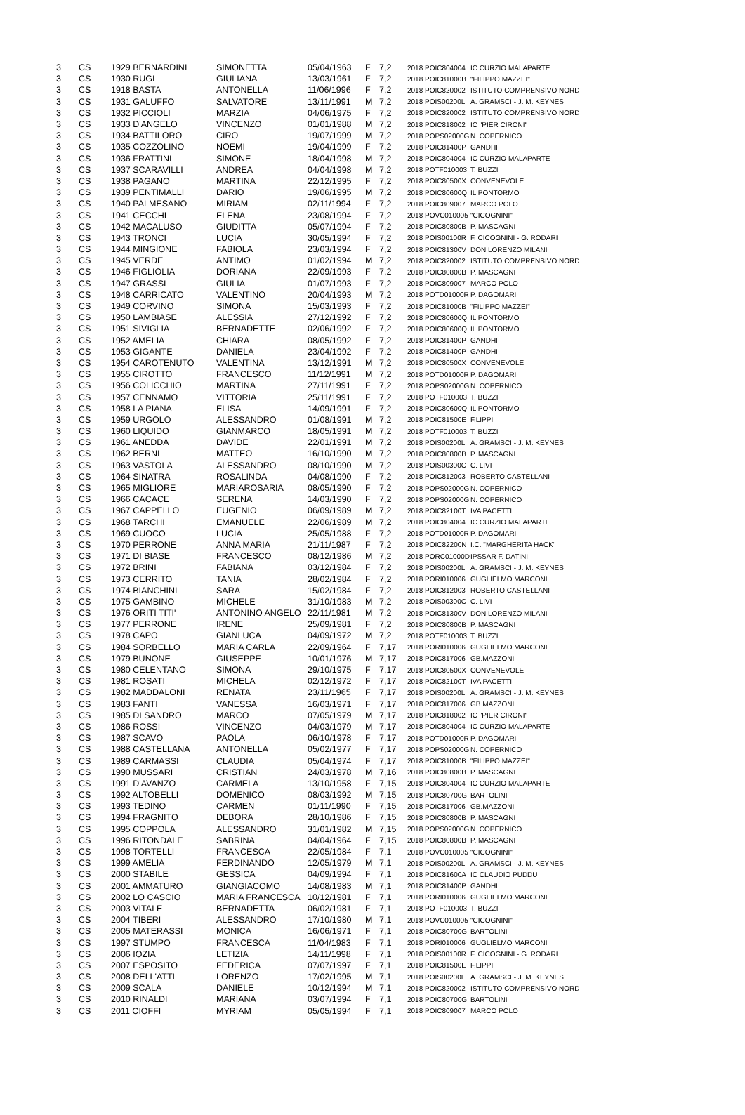| 3 | CS | 1929 BERNARDINI | SIMONETTA | 05/04/1963 | F | 7,2 | 2018 POIC804004 | IC CURZIO MALAPARTE |
| 3 | CS | 1930 RUGI | GIULIANA | 13/03/1961 | F | 7,2 | 2018 POIC81000B | "FILIPPO MAZZEI" |
| 3 | CS | 1918 BASTA | ANTONELLA | 11/06/1996 | F | 7,2 | 2018 POIC820002 | ISTITUTO COMPRENSIVO NORD |
| 3 | CS | 1931 GALUFFO | SALVATORE | 13/11/1991 | M | 7,2 | 2018 POIS00200L | A. GRAMSCI - J. M. KEYNES |
| 3 | CS | 1932 PICCIOLI | MARZIA | 04/06/1975 | F | 7,2 | 2018 POIC820002 | ISTITUTO COMPRENSIVO NORD |
| 3 | CS | 1933 D'ANGELO | VINCENZO | 01/01/1988 | M | 7,2 | 2018 POIC818002 | IC "PIER CIRONI" |
| 3 | CS | 1934 BATTILORO | CIRO | 19/07/1999 | M | 7,2 | 2018 POPS02000G | N. COPERNICO |
| 3 | CS | 1935 COZZOLINO | NOEMI | 19/04/1999 | F | 7,2 | 2018 POIC81400P | GANDHI |
| 3 | CS | 1936 FRATTINI | SIMONE | 18/04/1998 | M | 7,2 | 2018 POIC804004 | IC CURZIO MALAPARTE |
| 3 | CS | 1937 SCARAVILLI | ANDREA | 04/04/1998 | M | 7,2 | 2018 POTF010003 | T. BUZZI |
| 3 | CS | 1938 PAGANO | MARTINA | 22/12/1995 | F | 7,2 | 2018 POIC80500X | CONVENEVOLE |
| 3 | CS | 1939 PENTIMALLI | DARIO | 19/06/1995 | M | 7,2 | 2018 POIC80600Q | IL PONTORMO |
| 3 | CS | 1940 PALMESANO | MIRIAM | 02/11/1994 | F | 7,2 | 2018 POIC809007 | MARCO POLO |
| 3 | CS | 1941 CECCHI | ELENA | 23/08/1994 | F | 7,2 | 2018 POVC010005 | "CICOGNINI" |
| 3 | CS | 1942 MACALUSO | GIUDITTA | 05/07/1994 | F | 7,2 | 2018 POIC80800B | P. MASCAGNI |
| 3 | CS | 1943 TRONCI | LUCIA | 30/05/1994 | F | 7,2 | 2018 POIS00100R | F. CICOGNINI - G. RODARI |
| 3 | CS | 1944 MINGIONE | FABIOLA | 23/03/1994 | F | 7,2 | 2018 POIC81300V | DON LORENZO MILANI |
| 3 | CS | 1945 VERDE | ANTIMO | 01/02/1994 | M | 7,2 | 2018 POIC820002 | ISTITUTO COMPRENSIVO NORD |
| 3 | CS | 1946 FIGLIOLIA | DORIANA | 22/09/1993 | F | 7,2 | 2018 POIC80800B | P. MASCAGNI |
| 3 | CS | 1947 GRASSI | GIULIA | 01/07/1993 | F | 7,2 | 2018 POIC809007 | MARCO POLO |
| 3 | CS | 1948 CARRICATO | VALENTINO | 20/04/1993 | M | 7,2 | 2018 POTD01000R | P. DAGOMARI |
| 3 | CS | 1949 CORVINO | SIMONA | 15/03/1993 | F | 7,2 | 2018 POIC81000B | "FILIPPO MAZZEI" |
| 3 | CS | 1950 LAMBIASE | ALESSIA | 27/12/1992 | F | 7,2 | 2018 POIC80600Q | IL PONTORMO |
| 3 | CS | 1951 SIVIGLIA | BERNADETTE | 02/06/1992 | F | 7,2 | 2018 POIC80600Q | IL PONTORMO |
| 3 | CS | 1952 AMELIA | CHIARA | 08/05/1992 | F | 7,2 | 2018 POIC81400P | GANDHI |
| 3 | CS | 1953 GIGANTE | DANIELA | 23/04/1992 | F | 7,2 | 2018 POIC81400P | GANDHI |
| 3 | CS | 1954 CAROTENUTO | VALENTINA | 13/12/1991 | M | 7,2 | 2018 POIC80500X | CONVENEVOLE |
| 3 | CS | 1955 CIROTTO | FRANCESCO | 11/12/1991 | M | 7,2 | 2018 POTD01000R | P. DAGOMARI |
| 3 | CS | 1956 COLICCHIO | MARTINA | 27/11/1991 | F | 7,2 | 2018 POPS02000G | N. COPERNICO |
| 3 | CS | 1957 CENNAMO | VITTORIA | 25/11/1991 | F | 7,2 | 2018 POTF010003 | T. BUZZI |
| 3 | CS | 1958 LA PIANA | ELISA | 14/09/1991 | F | 7,2 | 2018 POIC80600Q | IL PONTORMO |
| 3 | CS | 1959 URGOLO | ALESSANDRO | 01/08/1991 | M | 7,2 | 2018 POIC81500E | F.LIPPI |
| 3 | CS | 1960 LIQUIDO | GIANMARCO | 18/05/1991 | M | 7,2 | 2018 POTF010003 | T. BUZZI |
| 3 | CS | 1961 ANEDDA | DAVIDE | 22/01/1991 | M | 7,2 | 2018 POIS00200L | A. GRAMSCI - J. M. KEYNES |
| 3 | CS | 1962 BERNI | MATTEO | 16/10/1990 | M | 7,2 | 2018 POIC80800B | P. MASCAGNI |
| 3 | CS | 1963 VASTOLA | ALESSANDRO | 08/10/1990 | M | 7,2 | 2018 POIS00300C | C. LIVI |
| 3 | CS | 1964 SINATRA | ROSALINDA | 04/08/1990 | F | 7,2 | 2018 POIC812003 | ROBERTO CASTELLANI |
| 3 | CS | 1965 MIGLIORE | MARIAROSARIA | 08/05/1990 | F | 7,2 | 2018 POPS02000G | N. COPERNICO |
| 3 | CS | 1966 CACACE | SERENA | 14/03/1990 | F | 7,2 | 2018 POPS02000G | N. COPERNICO |
| 3 | CS | 1967 CAPPELLO | EUGENIO | 06/09/1989 | M | 7,2 | 2018 POIC82100T | IVA PACETTI |
| 3 | CS | 1968 TARCHI | EMANUELE | 22/06/1989 | M | 7,2 | 2018 POIC804004 | IC CURZIO MALAPARTE |
| 3 | CS | 1969 CUOCO | LUCIA | 25/05/1988 | F | 7,2 | 2018 POTD01000R | P. DAGOMARI |
| 3 | CS | 1970 PERRONE | ANNA MARIA | 21/11/1987 | F | 7,2 | 2018 POIC82200N | I.C. "MARGHERITA HACK" |
| 3 | CS | 1971 DI BIASE | FRANCESCO | 08/12/1986 | M | 7,2 | 2018 PORC01000D | IPSSAR F. DATINI |
| 3 | CS | 1972 BRINI | FABIANA | 03/12/1984 | F | 7,2 | 2018 POIS00200L | A. GRAMSCI - J. M. KEYNES |
| 3 | CS | 1973 CERRITO | TANIA | 28/02/1984 | F | 7,2 | 2018 PORI010006 | GUGLIELMO MARCONI |
| 3 | CS | 1974 BIANCHINI | SARA | 15/02/1984 | F | 7,2 | 2018 POIC812003 | ROBERTO CASTELLANI |
| 3 | CS | 1975 GAMBINO | MICHELE | 31/10/1983 | M | 7,2 | 2018 POIS00300C | C. LIVI |
| 3 | CS | 1976 ORITI TITI' | ANTONINO ANGELO | 22/11/1981 | M | 7,2 | 2018 POIC81300V | DON LORENZO MILANI |
| 3 | CS | 1977 PERRONE | IRENE | 25/09/1981 | F | 7,2 | 2018 POIC80800B | P. MASCAGNI |
| 3 | CS | 1978 CAPO | GIANLUCA | 04/09/1972 | M | 7,2 | 2018 POTF010003 | T. BUZZI |
| 3 | CS | 1984 SORBELLO | MARIA CARLA | 22/09/1964 | F | 7,17 | 2018 PORI010006 | GUGLIELMO MARCONI |
| 3 | CS | 1979 BUNONE | GIUSEPPE | 10/01/1976 | M | 7,17 | 2018 POIC817006 | GB.MAZZONI |
| 3 | CS | 1980 CELENTANO | SIMONA | 29/10/1975 | F | 7,17 | 2018 POIC80500X | CONVENEVOLE |
| 3 | CS | 1981 ROSATI | MICHELA | 02/12/1972 | F | 7,17 | 2018 POIC82100T | IVA PACETTI |
| 3 | CS | 1982 MADDALONI | RENATA | 23/11/1965 | F | 7,17 | 2018 POIS00200L | A. GRAMSCI - J. M. KEYNES |
| 3 | CS | 1983 FANTI | VANESSA | 16/03/1971 | F | 7,17 | 2018 POIC817006 | GB.MAZZONI |
| 3 | CS | 1985 DI SANDRO | MARCO | 07/05/1979 | M | 7,17 | 2018 POIC818002 | IC "PIER CIRONI" |
| 3 | CS | 1986 ROSSI | VINCENZO | 04/03/1979 | M | 7,17 | 2018 POIC804004 | IC CURZIO MALAPARTE |
| 3 | CS | 1987 SCAVO | PAOLA | 06/10/1978 | F | 7,17 | 2018 POTD01000R | P. DAGOMARI |
| 3 | CS | 1988 CASTELLANA | ANTONELLA | 05/02/1977 | F | 7,17 | 2018 POPS02000G | N. COPERNICO |
| 3 | CS | 1989 CARMASSI | CLAUDIA | 05/04/1974 | F | 7,17 | 2018 POIC81000B | "FILIPPO MAZZEI" |
| 3 | CS | 1990 MUSSARI | CRISTIAN | 24/03/1978 | M | 7,16 | 2018 POIC80800B | P. MASCAGNI |
| 3 | CS | 1991 D'AVANZO | CARMELA | 13/10/1958 | F | 7,15 | 2018 POIC804004 | IC CURZIO MALAPARTE |
| 3 | CS | 1992 ALTOBELLI | DOMENICO | 08/03/1992 | M | 7,15 | 2018 POIC80700G | BARTOLINI |
| 3 | CS | 1993 TEDINO | CARMEN | 01/11/1990 | F | 7,15 | 2018 POIC817006 | GB.MAZZONI |
| 3 | CS | 1994 FRAGNITO | DEBORA | 28/10/1986 | F | 7,15 | 2018 POIC80800B | P. MASCAGNI |
| 3 | CS | 1995 COPPOLA | ALESSANDRO | 31/01/1982 | M | 7,15 | 2018 POPS02000G | N. COPERNICO |
| 3 | CS | 1996 RITONDALE | SABRINA | 04/04/1964 | F | 7,15 | 2018 POIC80800B | P. MASCAGNI |
| 3 | CS | 1998 TORTELLI | FRANCESCA | 22/05/1984 | F | 7,1 | 2018 POVC010005 | "CICOGNINI" |
| 3 | CS | 1999 AMELIA | FERDINANDO | 12/05/1979 | M | 7,1 | 2018 POIS00200L | A. GRAMSCI - J. M. KEYNES |
| 3 | CS | 2000 STABILE | GESSICA | 04/09/1994 | F | 7,1 | 2018 POIC81600A | IC CLAUDIO PUDDU |
| 3 | CS | 2001 AMMATURO | GIANGIACOMO | 14/08/1983 | M | 7,1 | 2018 POIC81400P | GANDHI |
| 3 | CS | 2002 LO CASCIO | MARIA FRANCESCA | 10/12/1981 | F | 7,1 | 2018 PORI010006 | GUGLIELMO MARCONI |
| 3 | CS | 2003 VITALE | BERNADETTA | 06/02/1981 | F | 7,1 | 2018 POTF010003 | T. BUZZI |
| 3 | CS | 2004 TIBERI | ALESSANDRO | 17/10/1980 | M | 7,1 | 2018 POVC010005 | "CICOGNINI" |
| 3 | CS | 2005 MATERASSI | MONICA | 16/06/1971 | F | 7,1 | 2018 POIC80700G | BARTOLINI |
| 3 | CS | 1997 STUMPO | FRANCESCA | 11/04/1983 | F | 7,1 | 2018 PORI010006 | GUGLIELMO MARCONI |
| 3 | CS | 2006 IOZIA | LETIZIA | 14/11/1998 | F | 7,1 | 2018 POIS00100R | F. CICOGNINI - G. RODARI |
| 3 | CS | 2007 ESPOSITO | FEDERICA | 07/07/1997 | F | 7,1 | 2018 POIC81500E | F.LIPPI |
| 3 | CS | 2008 DELL'ATTI | LORENZO | 17/02/1995 | M | 7,1 | 2018 POIS00200L | A. GRAMSCI - J. M. KEYNES |
| 3 | CS | 2009 SCALA | DANIELE | 10/12/1994 | M | 7,1 | 2018 POIC820002 | ISTITUTO COMPRENSIVO NORD |
| 3 | CS | 2010 RINALDI | MARIANA | 03/07/1994 | F | 7,1 | 2018 POIC80700G | BARTOLINI |
| 3 | CS | 2011 CIOFFI | MYRIAM | 05/05/1994 | F | 7,1 | 2018 POIC809007 | MARCO POLO |